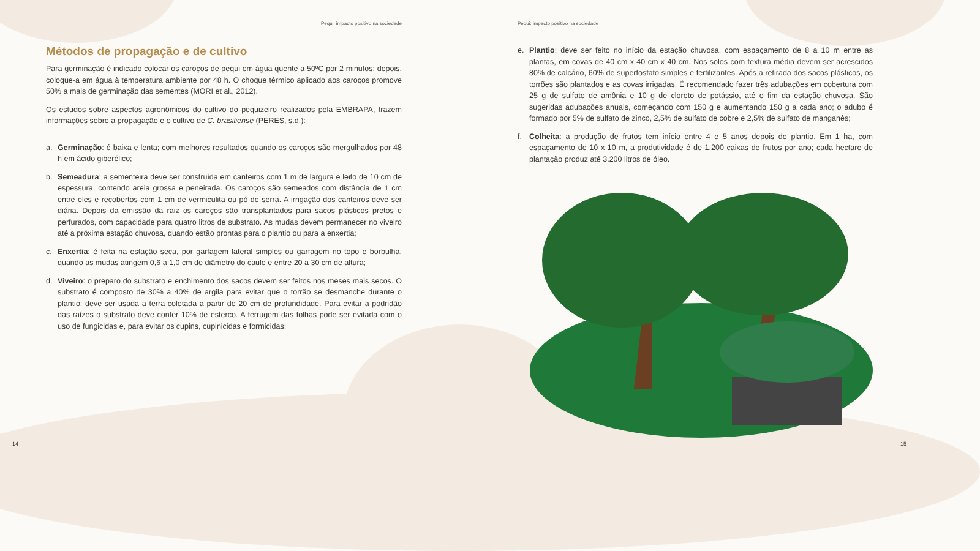Pequi: impacto positivo na sociedade
Métodos de propagação e de cultivo
Para germinação é indicado colocar os caroços de pequi em água quente a 50ºC por 2 minutos; depois, coloque-a em água à temperatura ambiente por 48 h. O choque térmico aplicado aos caroços promove 50% a mais de germinação das sementes (MORI et al., 2012).
Os estudos sobre aspectos agronômicos do cultivo do pequizeiro realizados pela EMBRAPA, trazem informações sobre a propagação e o cultivo de C. brasiliense (PERES, s.d.):
a. Germinação: é baixa e lenta; com melhores resultados quando os caroços são mergulhados por 48 h em ácido giberélico;
b. Semeadura: a sementeira deve ser construída em canteiros com 1 m de largura e leito de 10 cm de espessura, contendo areia grossa e peneirada. Os caroços são semeados com distância de 1 cm entre eles e recobertos com 1 cm de vermiculita ou pó de serra. A irrigação dos canteiros deve ser diária. Depois da emissão da raiz os caroços são transplantados para sacos plásticos pretos e perfurados, com capacidade para quatro litros de substrato. As mudas devem permanecer no viveiro até a próxima estação chuvosa, quando estão prontas para o plantio ou para a enxertia;
c. Enxertia: é feita na estação seca, por garfagem lateral simples ou garfagem no topo e borbulha, quando as mudas atingem 0,6 a 1,0 cm de diâmetro do caule e entre 20 a 30 cm de altura;
d. Viveiro: o preparo do substrato e enchimento dos sacos devem ser feitos nos meses mais secos. O substrato é composto de 30% a 40% de argila para evitar que o torrão se desmanche durante o plantio; deve ser usada a terra coletada a partir de 20 cm de profundidade. Para evitar a podridão das raízes o substrato deve conter 10% de esterco. A ferrugem das folhas pode ser evitada com o uso de fungicidas e, para evitar os cupins, cupinicidas e formicidas;
14
Pequi: impacto positivo na sociedade
e. Plantio: deve ser feito no início da estação chuvosa, com espaçamento de 8 a 10 m entre as plantas, em covas de 40 cm x 40 cm x 40 cm. Nos solos com textura média devem ser acrescidos 80% de calcário, 60% de superfosfato simples e fertilizantes. Após a retirada dos sacos plásticos, os torrões são plantados e as covas irrigadas. É recomendado fazer três adubações em cobertura com 25 g de sulfato de amônia e 10 g de cloreto de potássio, até o fim da estação chuvosa. São sugeridas adubações anuais, começando com 150 g e aumentando 150 g a cada ano; o adubo é formado por 5% de sulfato de zinco, 2,5% de sulfato de cobre e 2,5% de sulfato de manganês;
f. Colheita: a produção de frutos tem início entre 4 e 5 anos depois do plantio. Em 1 ha, com espaçamento de 10 x 10 m, a produtividade é de 1.200 caixas de frutos por ano; cada hectare de plantação produz até 3.200 litros de óleo.
15